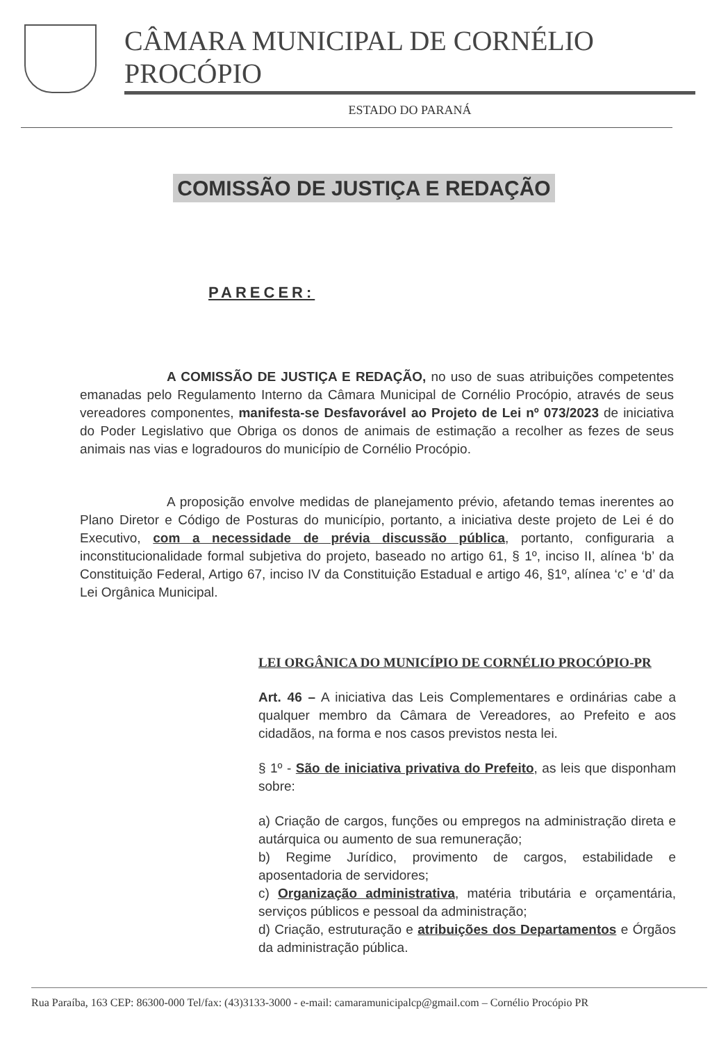CÂMARA MUNICIPAL DE CORNÉLIO PROCÓPIO
ESTADO DO PARANÁ
COMISSÃO DE JUSTIÇA E REDAÇÃO
PARECER:
A COMISSÃO DE JUSTIÇA E REDAÇÃO, no uso de suas atribuições competentes emanadas pelo Regulamento Interno da Câmara Municipal de Cornélio Procópio, através de seus vereadores componentes, manifesta-se Desfavorável ao Projeto de Lei nº 073/2023 de iniciativa do Poder Legislativo que Obriga os donos de animais de estimação a recolher as fezes de seus animais nas vias e logradouros do município de Cornélio Procópio.
A proposição envolve medidas de planejamento prévio, afetando temas inerentes ao Plano Diretor e Código de Posturas do município, portanto, a iniciativa deste projeto de Lei é do Executivo, com a necessidade de prévia discussão pública, portanto, configuraria a inconstitucionalidade formal subjetiva do projeto, baseado no artigo 61, § 1º, inciso II, alínea ‘b’ da Constituição Federal, Artigo 67, inciso IV da Constituição Estadual e artigo 46, §1º, alínea ‘c’ e ‘d’ da Lei Orgânica Municipal.
LEI ORGÂNICA DO MUNICÍPIO DE CORNÉLIO PROCÓPIO-PR
Art. 46 – A iniciativa das Leis Complementares e ordinárias cabe a qualquer membro da Câmara de Vereadores, ao Prefeito e aos cidadãos, na forma e nos casos previstos nesta lei.
§ 1º - São de iniciativa privativa do Prefeito, as leis que disponham sobre:
a) Criação de cargos, funções ou empregos na administração direta e autárquica ou aumento de sua remuneração;
b) Regime Jurídico, provimento de cargos, estabilidade e aposentadoria de servidores;
c) Organização administrativa, matéria tributária e orçamentária, serviços públicos e pessoal da administração;
d) Criação, estruturação e atribuições dos Departamentos e Órgãos da administração pública.
Rua Paraíba, 163 CEP: 86300-000 Tel/fax: (43)3133-3000 - e-mail: camaramunicipalcp@gmail.com – Cornélio Procópio PR